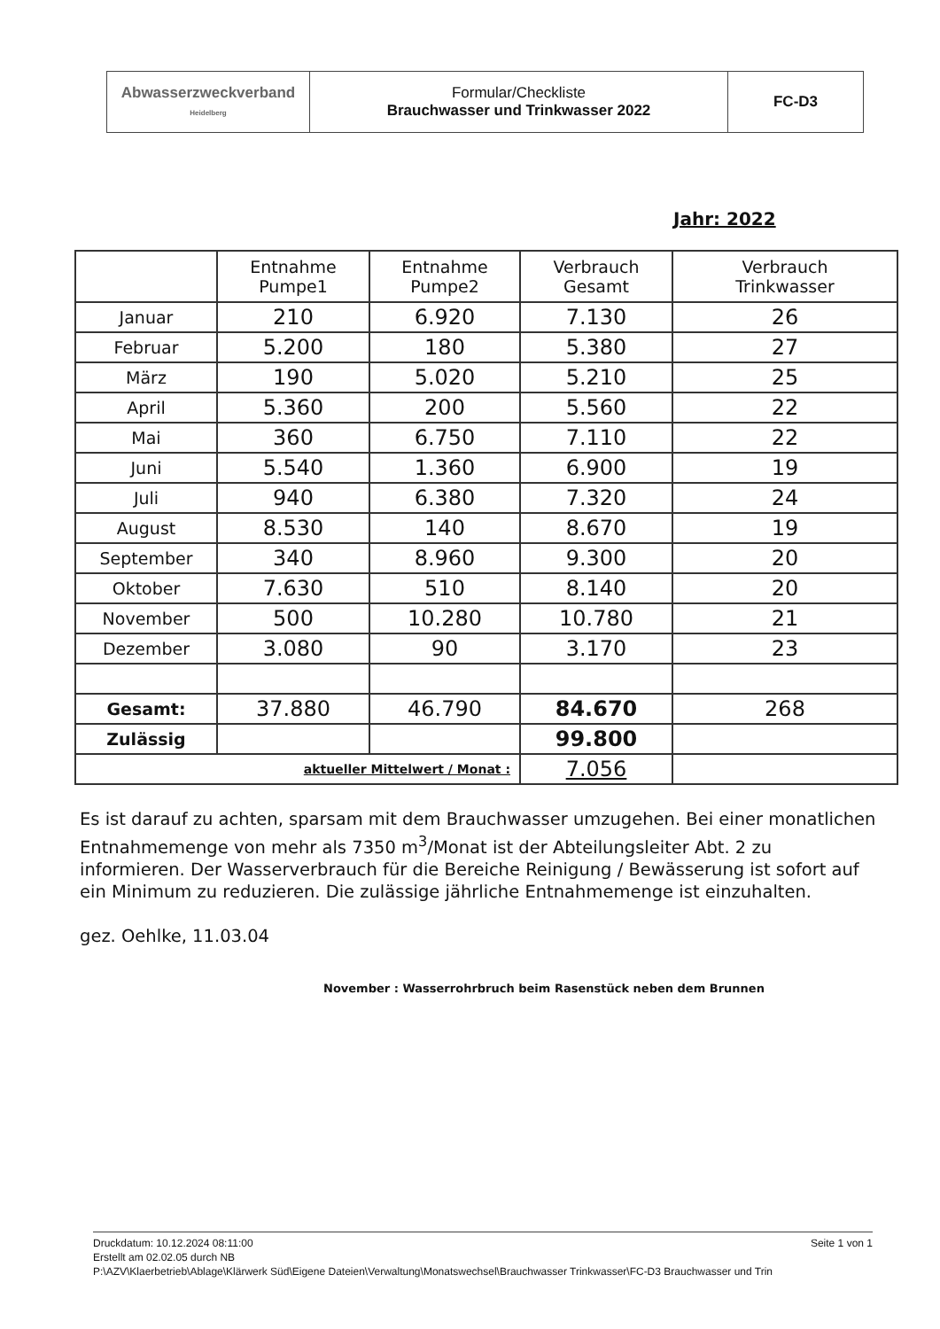| Abwasserzweckverband Heidelberg | Formular/Checkliste Brauchwasser und Trinkwasser 2022 | FC-D3 |
Jahr: 2022
| | Entnahme Pumpe1 | Entnahme Pumpe2 | Verbrauch Gesamt | Verbrauch Trinkwasser |
| --- | --- | --- | --- | --- |
| Januar | 210 | 6.920 | 7.130 | 26 |
| Februar | 5.200 | 180 | 5.380 | 27 |
| März | 190 | 5.020 | 5.210 | 25 |
| April | 5.360 | 200 | 5.560 | 22 |
| Mai | 360 | 6.750 | 7.110 | 22 |
| Juni | 5.540 | 1.360 | 6.900 | 19 |
| Juli | 940 | 6.380 | 7.320 | 24 |
| August | 8.530 | 140 | 8.670 | 19 |
| September | 340 | 8.960 | 9.300 | 20 |
| Oktober | 7.630 | 510 | 8.140 | 20 |
| November | 500 | 10.280 | 10.780 | 21 |
| Dezember | 3.080 | 90 | 3.170 | 23 |
| Gesamt: | 37.880 | 46.790 | 84.670 | 268 |
| Zulässig | | | 99.800 | |
| aktueller Mittelwert / Monat : | | | 7.056 | |
Es ist darauf zu achten, sparsam mit dem Brauchwasser umzugehen. Bei einer monatlichen Entnahmemenge von mehr als 7350 m<sup>3</sup>/Monat ist der Abteilungsleiter Abt. 2 zu informieren. Der Wasserverbrauch für die Bereiche Reinigung / Bewässerung ist sofort auf ein Minimum zu reduzieren. Die zulässige jährliche Entnahmemenge ist einzuhalten.
gez. Oehlke, 11.03.04
November : Wasserrohrbruch beim Rasenstück neben dem Brunnen
Seite 1 von 1 Druckdatum: 10.12.2024 08:11:00
Erstellt am 02.02.05 durch NB
P:\AZV\Klaerbetrieb\Ablage\Klärwerk Süd\Eigene Dateien\Verwaltung\Monatswechsel\Brauchwasser Trinkwasser\FC-D3 Brauchwasser und Trin